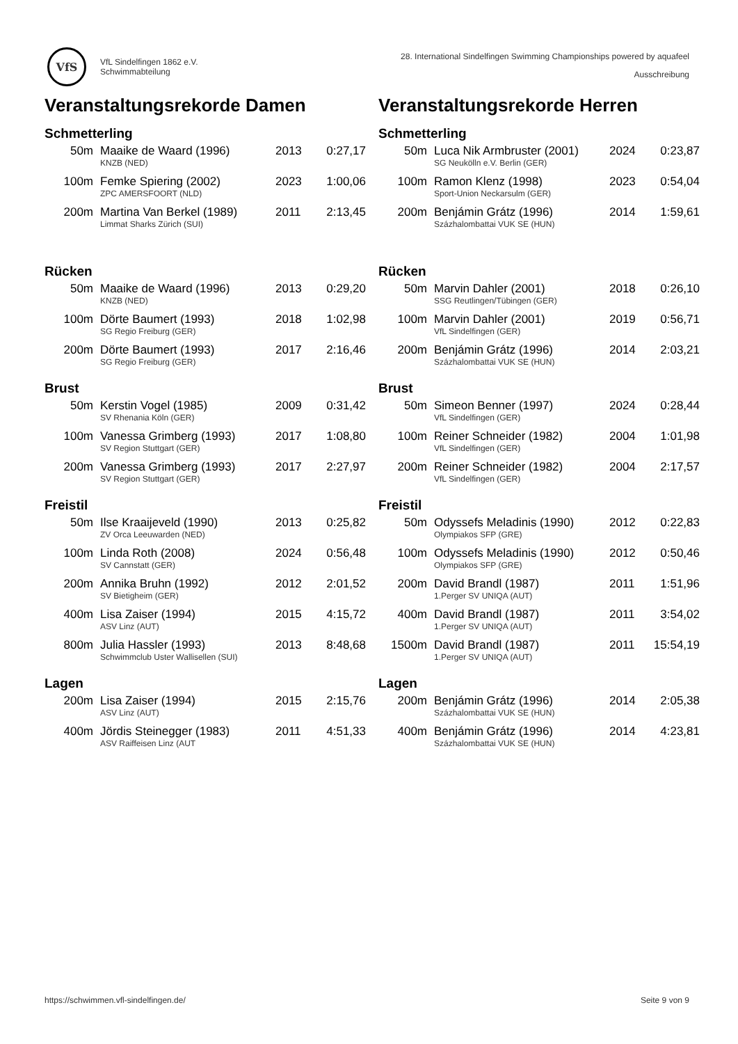VfS
VfL Sindelfingen 1862 e.V.
Schwimmabteilung
28. International Sindelfingen Swimming Championships powered by aquafeel
Ausschreibung
Veranstaltungsrekorde Damen
Schmetterling
| 50m | Maaike de Waard (1996) KNZB (NED) | 2013 | 0:27,17 |
| 100m | Femke Spiering (2002) ZPC AMERSFOORT (NLD) | 2023 | 1:00,06 |
| 200m | Martina Van Berkel (1989) Limmat Sharks Zürich (SUI) | 2011 | 2:13,45 |
Rücken
| 50m | Maaike de Waard (1996) KNZB (NED) | 2013 | 0:29,20 |
| 100m | Dörte Baumert (1993) SG Regio Freiburg (GER) | 2018 | 1:02,98 |
| 200m | Dörte Baumert (1993) SG Regio Freiburg (GER) | 2017 | 2:16,46 |
Brust
| 50m | Kerstin Vogel (1985) SV Rhenania Köln (GER) | 2009 | 0:31,42 |
| 100m | Vanessa Grimberg (1993) SV Region Stuttgart (GER) | 2017 | 1:08,80 |
| 200m | Vanessa Grimberg (1993) SV Region Stuttgart (GER) | 2017 | 2:27,97 |
Freistil
| 50m | Ilse Kraaijeveld (1990) ZV Orca Leeuwarden (NED) | 2013 | 0:25,82 |
| 100m | Linda Roth (2008) SV Cannstatt (GER) | 2024 | 0:56,48 |
| 200m | Annika Bruhn (1992) SV Bietigheim (GER) | 2012 | 2:01,52 |
| 400m | Lisa Zaiser (1994) ASV Linz (AUT) | 2015 | 4:15,72 |
| 800m | Julia Hassler (1993) Schwimmclub Uster Wallisellen (SUI) | 2013 | 8:48,68 |
Lagen
| 200m | Lisa Zaiser (1994) ASV Linz (AUT) | 2015 | 2:15,76 |
| 400m | Jördis Steinegger (1983) ASV Raiffeisen Linz (AUT | 2011 | 4:51,33 |
Veranstaltungsrekorde Herren
Schmetterling
| 50m | Luca Nik Armbruster (2001) SG Neukölln e.V. Berlin (GER) | 2024 | 0:23,87 |
| 100m | Ramon Klenz (1998) Sport-Union Neckarsulm (GER) | 2023 | 0:54,04 |
| 200m | Benjámin Grátz (1996) Százhalombattai VUK SE (HUN) | 2014 | 1:59,61 |
Rücken
| 50m | Marvin Dahler (2001) SSG Reutlingen/Tübingen (GER) | 2018 | 0:26,10 |
| 100m | Marvin Dahler (2001) VfL Sindelfingen (GER) | 2019 | 0:56,71 |
| 200m | Benjámin Grátz (1996) Százhalombattai VUK SE (HUN) | 2014 | 2:03,21 |
Brust
| 50m | Simeon Benner (1997) VfL Sindelfingen (GER) | 2024 | 0:28,44 |
| 100m | Reiner Schneider (1982) VfL Sindelfingen (GER) | 2004 | 1:01,98 |
| 200m | Reiner Schneider (1982) VfL Sindelfingen (GER) | 2004 | 2:17,57 |
Freistil
| 50m | Odyssefs Meladinis (1990) Olympiakos SFP (GRE) | 2012 | 0:22,83 |
| 100m | Odyssefs Meladinis (1990) Olympiakos SFP (GRE) | 2012 | 0:50,46 |
| 200m | David Brandl (1987) 1.Perger SV UNIQA (AUT) | 2011 | 1:51,96 |
| 400m | David Brandl (1987) 1.Perger SV UNIQA (AUT) | 2011 | 3:54,02 |
| 1500m | David Brandl (1987) 1.Perger SV UNIQA (AUT) | 2011 | 15:54,19 |
Lagen
| 200m | Benjámin Grátz (1996) Százhalombattai VUK SE (HUN) | 2014 | 2:05,38 |
| 400m | Benjámin Grátz (1996) Százhalombattai VUK SE (HUN) | 2014 | 4:23,81 |
https://schwimmen.vfl-sindelfingen.de/ Seite 9 von 9